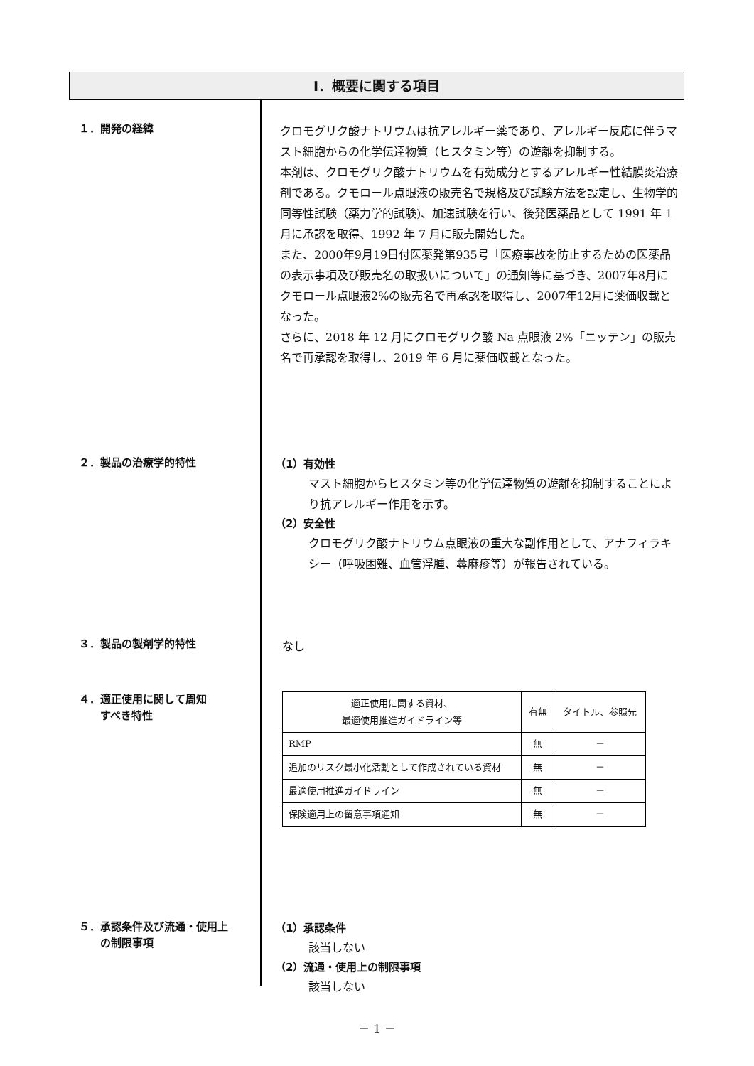Ⅰ．概要に関する項目
１．開発の経緯
クロモグリク酸ナトリウムは抗アレルギー薬であり、アレルギー反応に伴うマスト細胞からの化学伝達物質（ヒスタミン等）の遊離を抑制する。
本剤は、クロモグリク酸ナトリウムを有効成分とするアレルギー性結膜炎治療剤である。クモロール点眼液の販売名で規格及び試験方法を設定し、生物学的同等性試験（薬力学的試験)、加速試験を行い、後発医薬品として 1991 年 1 月に承認を取得、1992 年 7 月に販売開始した。
また、2000年9月19日付医薬発第935号「医療事故を防止するための医薬品の表示事項及び販売名の取扱いについて」の通知等に基づき、2007年8月にクモロール点眼液2%の販売名で再承認を取得し、2007年12月に薬価収載となった。
さらに、2018 年 12 月にクロモグリク酸 Na 点眼液 2%「ニッテン」の販売名で再承認を取得し、2019 年 6 月に薬価収載となった。
２．製品の治療学的特性
（1）有効性
マスト細胞からヒスタミン等の化学伝達物質の遊離を抑制することにより抗アレルギー作用を示す。
（2）安全性
クロモグリク酸ナトリウム点眼液の重大な副作用として、アナフィラキシー（呼吸困難、血管浮腫、蕁麻疹等）が報告されている。
３．製品の製剤学的特性
なし
４．適正使用に関して周知
　　すべき特性
| 適正使用に関する資材、 最適使用推進ガイドライン等 | 有無 | タイトル、参照先 |
| --- | --- | --- |
| RMP | 無 | － |
| 追加のリスク最小化活動として作成されている資材 | 無 | － |
| 最適使用推進ガイドライン | 無 | － |
| 保険適用上の留意事項通知 | 無 | － |
５．承認条件及び流通・使用上
　　の制限事項
（1）承認条件
該当しない
（2）流通・使用上の制限事項
該当しない
－ 1 －